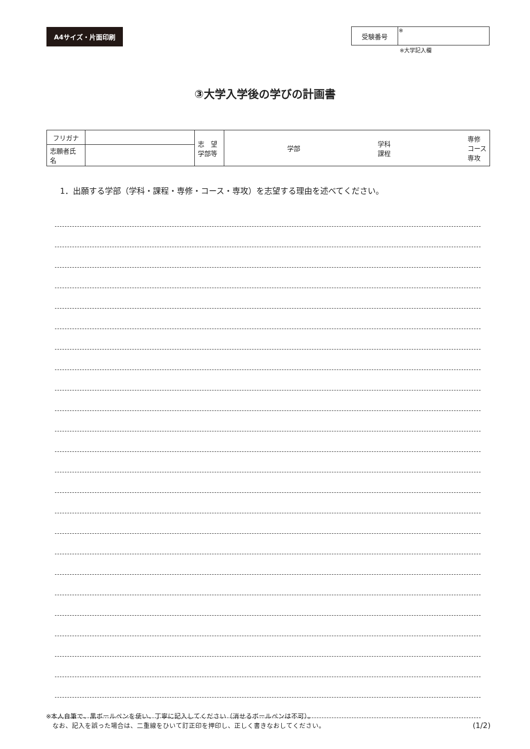A4サイズ・片面印刷
| 受験番号 | ※ |
※大学記入欄
③大学入学後の学びの計画書
| フリガナ | | 志 望 学部等 | 学部 学科 課程 専修 コース 専攻 |
| 志願者氏名 | | | |
1．出願する学部（学科・課程・専修・コース・専攻）を志望する理由を述べてください。
※本人自筆で、黒ボールペンを使い、丁寧に記入してください（消せるボールペンは不可）。
　なお、記入を誤った場合は、二重線をひいて訂正印を押印し、正しく書きなおしてください。
(1/2)